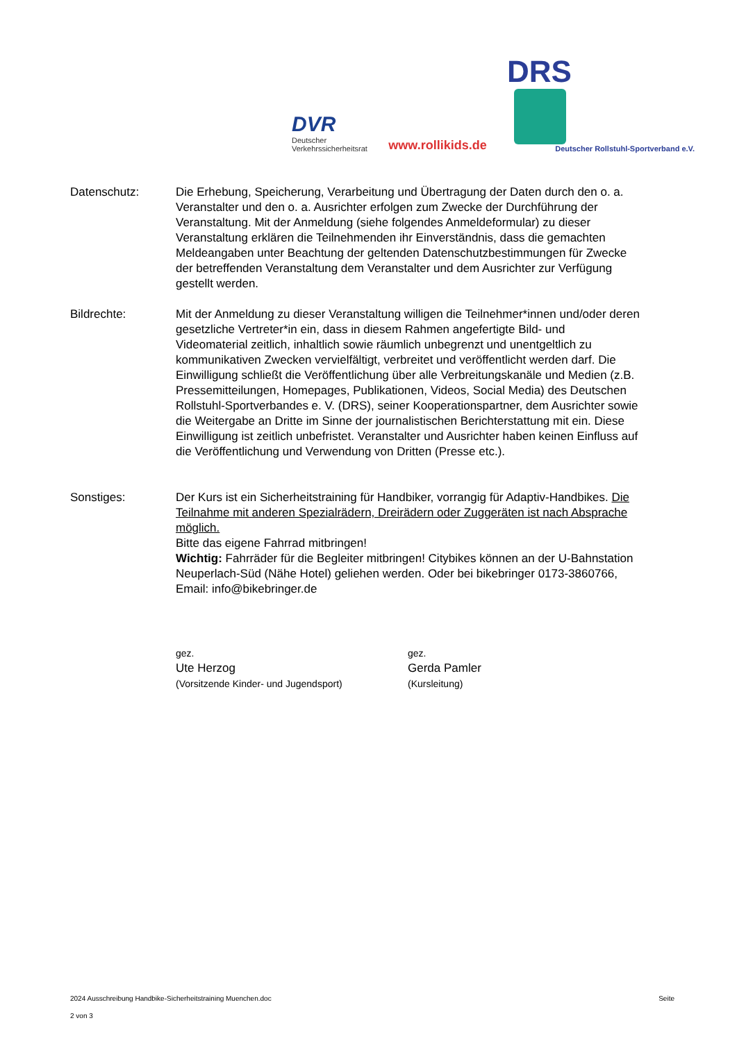DVR
Deutscher
Verkehrssicherheitsrat
www.rollikids.de
DRS
Deutscher Rollstuhl-Sportverband e.V.
Datenschutz: Die Erhebung, Speicherung, Verarbeitung und Übertragung der Daten durch den o. a. Veranstalter und den o. a. Ausrichter erfolgen zum Zwecke der Durchführung der Veranstaltung. Mit der Anmeldung (siehe folgendes Anmeldeformular) zu dieser Veranstaltung erklären die Teilnehmenden ihr Einverständnis, dass die gemachten Meldeangaben unter Beachtung der geltenden Datenschutzbestimmungen für Zwecke der betreffenden Veranstaltung dem Veranstalter und dem Ausrichter zur Verfügung gestellt werden.
Bildrechte: Mit der Anmeldung zu dieser Veranstaltung willigen die Teilnehmer*innen und/oder deren gesetzliche Vertreter*in ein, dass in diesem Rahmen angefertigte Bild- und Videomaterial zeitlich, inhaltlich sowie räumlich unbegrenzt und unentgeltlich zu kommunikativen Zwecken vervielfältigt, verbreitet und veröffentlicht werden darf. Die Einwilligung schließt die Veröffentlichung über alle Verbreitungskanäle und Medien (z.B. Pressemitteilungen, Homepages, Publikationen, Videos, Social Media) des Deutschen Rollstuhl-Sportverbandes e. V. (DRS), seiner Kooperationspartner, dem Ausrichter sowie die Weitergabe an Dritte im Sinne der journalistischen Berichterstattung mit ein. Diese Einwilligung ist zeitlich unbefristet. Veranstalter und Ausrichter haben keinen Einfluss auf die Veröffentlichung und Verwendung von Dritten (Presse etc.).
Sonstiges: Der Kurs ist ein Sicherheitstraining für Handbiker, vorrangig für Adaptiv-Handbikes. Die Teilnahme mit anderen Spezialrädern, Dreirädern oder Zuggeräten ist nach Absprache möglich.
Bitte das eigene Fahrrad mitbringen!
Wichtig: Fahrräder für die Begleiter mitbringen! Citybikes können an der U-Bahnstation Neuperlach-Süd (Nähe Hotel) geliehen werden. Oder bei bikebringer 0173-3860766, Email: info@bikebringer.de
gez.
Ute Herzog
(Vorsitzende Kinder- und Jugendsport)
gez.
Gerda Pamler
(Kursleitung)
2024 Ausschreibung Handbike-Sicherheitstraining Muenchen.doc Seite
2 von 3